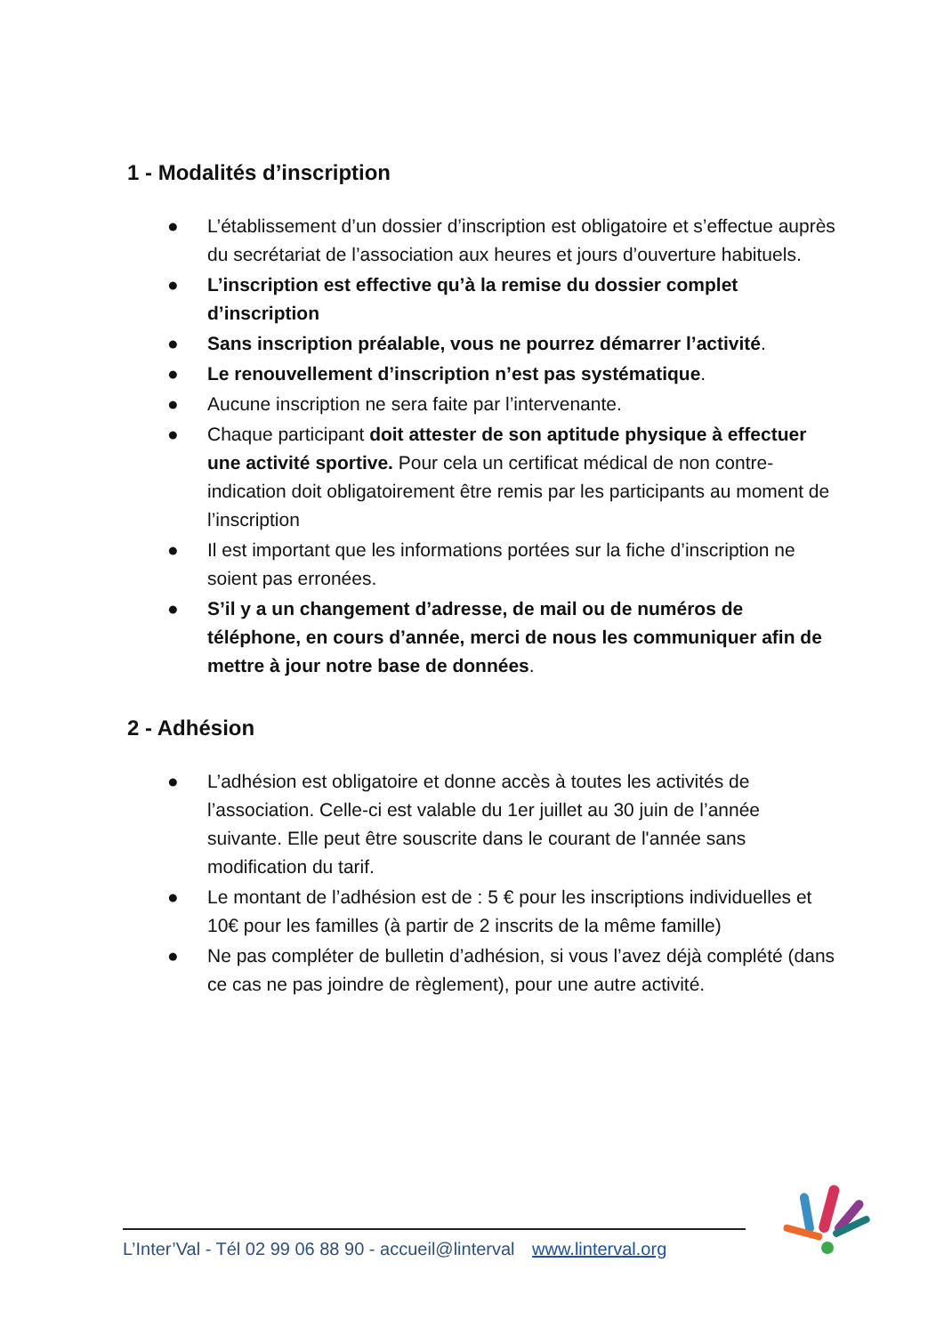1 - Modalités d’inscription
● L’établissement d’un dossier d’inscription est obligatoire et s’effectue auprès du secrétariat de l’association aux heures et jours d’ouverture habituels.
● L’inscription est effective qu’à la remise du dossier complet d’inscription
● Sans inscription préalable, vous ne pourrez démarrer l’activité.
● Le renouvellement d’inscription n’est pas systématique.
● Aucune inscription ne sera faite par l’intervenante.
● Chaque participant doit attester de son aptitude physique à effectuer une activité sportive. Pour cela un certificat médical de non contre- indication doit obligatoirement être remis par les participants au moment de l’inscription
● Il est important que les informations portées sur la fiche d’inscription ne soient pas erronées.
● S’il y a un changement d’adresse, de mail ou de numéros de téléphone, en cours d’année, merci de nous les communiquer afin de mettre à jour notre base de données.
2 - Adhésion
● L’adhésion est obligatoire et donne accès à toutes les activités de l’association. Celle-ci est valable du 1er juillet au 30 juin de l’année suivante. Elle peut être souscrite dans le courant de l'année sans modification du tarif.
● Le montant de l’adhésion est de : 5 € pour les inscriptions individuelles et 10€ pour les familles (à partir de 2 inscrits de la même famille)
● Ne pas compléter de bulletin d’adhésion, si vous l’avez déjà complété (dans ce cas ne pas joindre de règlement), pour une autre activité.
L’Inter’Val - Tél 02 99 06 88 90 - accueil@linterval www.linterval.org